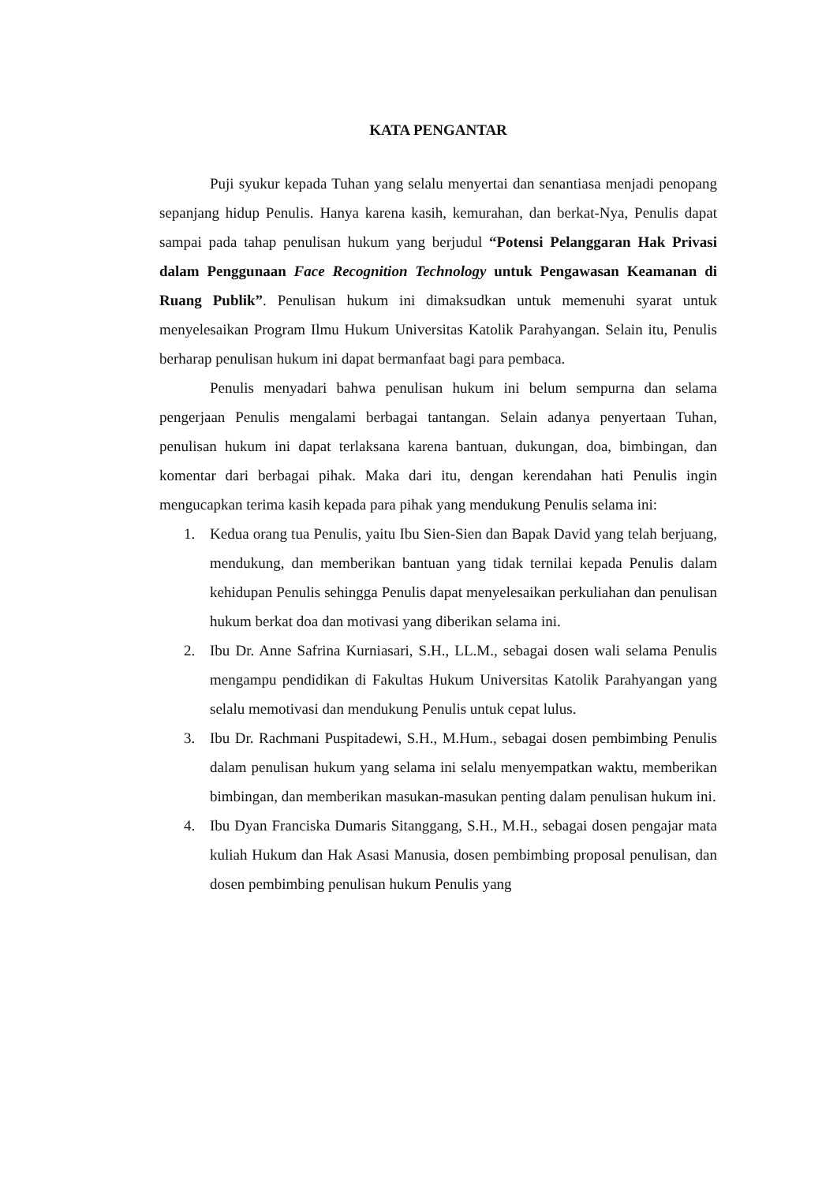KATA PENGANTAR
Puji syukur kepada Tuhan yang selalu menyertai dan senantiasa menjadi penopang sepanjang hidup Penulis. Hanya karena kasih, kemurahan, dan berkat-Nya, Penulis dapat sampai pada tahap penulisan hukum yang berjudul “Potensi Pelanggaran Hak Privasi dalam Penggunaan Face Recognition Technology untuk Pengawasan Keamanan di Ruang Publik”. Penulisan hukum ini dimaksudkan untuk memenuhi syarat untuk menyelesaikan Program Ilmu Hukum Universitas Katolik Parahyangan. Selain itu, Penulis berharap penulisan hukum ini dapat bermanfaat bagi para pembaca.
Penulis menyadari bahwa penulisan hukum ini belum sempurna dan selama pengerjaan Penulis mengalami berbagai tantangan. Selain adanya penyertaan Tuhan, penulisan hukum ini dapat terlaksana karena bantuan, dukungan, doa, bimbingan, dan komentar dari berbagai pihak. Maka dari itu, dengan kerendahan hati Penulis ingin mengucapkan terima kasih kepada para pihak yang mendukung Penulis selama ini:
1. Kedua orang tua Penulis, yaitu Ibu Sien-Sien dan Bapak David yang telah berjuang, mendukung, dan memberikan bantuan yang tidak ternilai kepada Penulis dalam kehidupan Penulis sehingga Penulis dapat menyelesaikan perkuliahan dan penulisan hukum berkat doa dan motivasi yang diberikan selama ini.
2. Ibu Dr. Anne Safrina Kurniasari, S.H., LL.M., sebagai dosen wali selama Penulis mengampu pendidikan di Fakultas Hukum Universitas Katolik Parahyangan yang selalu memotivasi dan mendukung Penulis untuk cepat lulus.
3. Ibu Dr. Rachmani Puspitadewi, S.H., M.Hum., sebagai dosen pembimbing Penulis dalam penulisan hukum yang selama ini selalu menyempatkan waktu, memberikan bimbingan, dan memberikan masukan-masukan penting dalam penulisan hukum ini.
4. Ibu Dyan Franciska Dumaris Sitanggang, S.H., M.H., sebagai dosen pengajar mata kuliah Hukum dan Hak Asasi Manusia, dosen pembimbing proposal penulisan, dan dosen pembimbing penulisan hukum Penulis yang